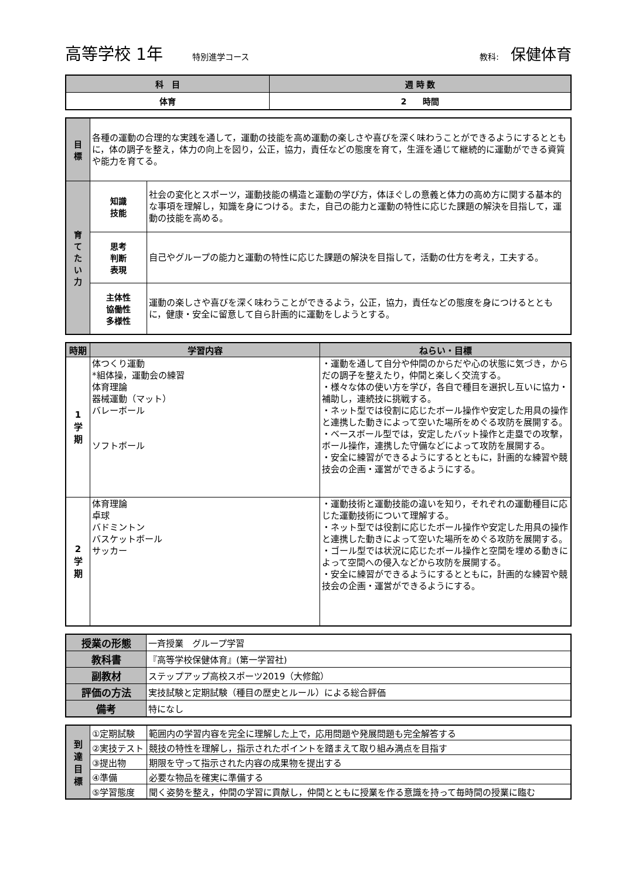高等学校 1年 特別進学コース 教科: 保健体育
| 科 目 | 週 時 数 |
| --- | --- |
| 体育 | 2 時間 |
| 目 標 | 各種の運動の合理的な実践を通して，運動の技能を高め運動の楽しさや喜びを深く味わうことができるようにするとともに，体の調子を整え，体力の向上を図り，公正，協力，責任などの態度を育て，生涯を通じて継続的に運動ができる資質や能力を育てる。 | |
| 育 て た い 力 | 知識 技能 | 社会の変化とスポーツ，運動技能の構造と運動の学び方，体ほぐしの意義と体力の高め方に関する基本的な事項を理解し，知識を身につける。また，自己の能力と運動の特性に応じた課題の解決を目指して，運動の技能を高める。 |
| | 思考 判断 表現 | 自己やグループの能力と運動の特性に応じた課題の解決を目指して，活動の仕方を考え，工夫する。 |
| | 主体性 協働性 多様性 | 運動の楽しさや喜びを深く味わうことができるよう，公正，協力，責任などの態度を身につけるとともに，健康・安全に留意して自ら計画的に運動をしようとする。 |
| 時期 | 学習内容 | ねらい・目標 |
| --- | --- | --- |
| 1 学 期 | 体つくり運動 *組体操，運動会の練習 体育理論 器械運動（マット） バレーボール ソフトボール | ・運動を通して自分や仲間のからだや心の状態に気づき，からだの調子を整えたり，仲間と楽しく交流する。 ・様々な体の使い方を学び，各自で種目を選択し互いに協力・補助し，連続技に挑戦する。 ・ネット型では役割に応じたボール操作や安定した用具の操作と連携した動きによって空いた場所をめぐる攻防を展開する。 ・ベースボール型では，安定したバット操作と走塁での攻撃，ボール操作，連携した守備などによって攻防を展開する。 ・安全に練習ができるようにするとともに，計画的な練習や競技会の企画・運営ができるようにする。 |
| 2 学 期 | 体育理論 卓球 バドミントン バスケットボール サッカー | ・運動技術と運動技能の違いを知り，それぞれの運動種目に応じた運動技術について理解する。 ・ネット型では役割に応じたボール操作や安定した用具の操作と連携した動きによって空いた場所をめぐる攻防を展開する。 ・ゴール型では状況に応じたボール操作と空間を埋める動きによって空間への侵入などから攻防を展開する。 ・安全に練習ができるようにするとともに，計画的な練習や競技会の企画・運営ができるようにする。 |
| 授業の形態 | 一斉授業 グループ学習 |
| 教科書 | 『高等学校保健体育』(第一学習社) |
| 副教材 | ステップアップ高校スポーツ2019（大修館） |
| 評価の方法 | 実技試験と定期試験（種目の歴史とルール）による総合評価 |
| 備考 | 特になし |
| 到 達 目 標 | ①定期試験 | 範囲内の学習内容を完全に理解した上で，応用問題や発展問題も完全解答する |
| | ②実技テスト | 競技の特性を理解し，指示されたポイントを踏まえて取り組み満点を目指す |
| | ③提出物 | 期限を守って指示された内容の成果物を提出する |
| | ④準備 | 必要な物品を確実に準備する |
| | ⑤学習態度 | 聞く姿勢を整え，仲間の学習に貢献し，仲間とともに授業を作る意識を持って毎時間の授業に臨む |